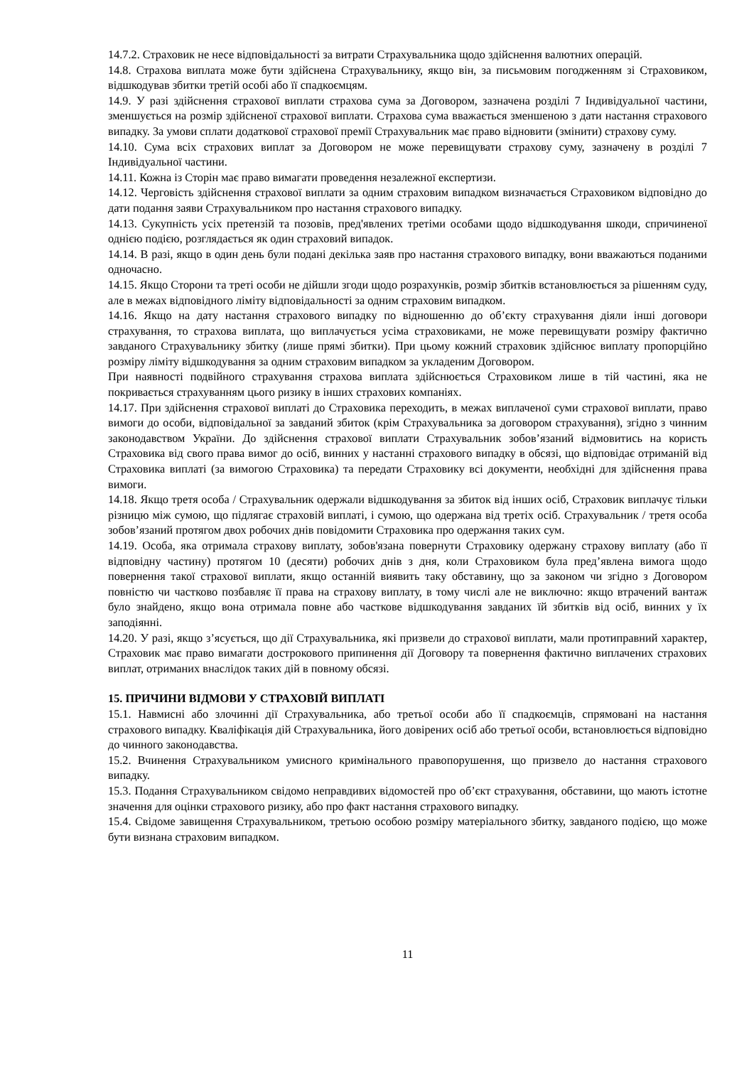14.7.2. Страховик не несе відповідальності за витрати Страхувальника щодо здійснення валютних операцій.
14.8. Страхова виплата може бути здійснена Страхувальнику, якщо він, за письмовим погодженням зі Страховиком, відшкодував збитки третій особі або її спадкоємцям.
14.9. У разі здійснення страхової виплати страхова сума за Договором, зазначена розділі 7 Індивідуальної частини, зменшується на розмір здійсненої страхової виплати. Страхова сума вважається зменшеною з дати настання страхового випадку. За умови сплати додаткової страхової премії Страхувальник має право відновити (змінити) страхову суму.
14.10. Сума всіх страхових виплат за Договором не може перевищувати страхову суму, зазначену в розділі 7 Індивідуальної частини.
14.11. Кожна із Сторін має право вимагати проведення незалежної експертизи.
14.12. Черговість здійснення страхової виплати за одним страховим випадком визначається Страховиком відповідно до дати подання заяви Страхувальником про настання страхового випадку.
14.13. Сукупність усіх претензій та позовів, пред'явлених третіми особами щодо відшкодування шкоди, спричиненої однією подією, розглядається як один страховий випадок.
14.14. В разі, якщо в один день були подані декілька заяв про настання страхового випадку, вони вважаються поданими одночасно.
14.15. Якщо Сторони та треті особи не дійшли згоди щодо розрахунків, розмір збитків встановлюється за рішенням суду, але в межах відповідного ліміту відповідальності за одним страховим випадком.
14.16. Якщо на дату настання страхового випадку по відношенню до об’єкту страхування діяли інші договори страхування, то страхова виплата, що виплачується усіма страховиками, не може перевищувати розміру фактично завданого Страхувальнику збитку (лише прямі збитки). При цьому кожний страховик здійснює виплату пропорційно розміру ліміту відшкодування за одним страховим випадком за укладеним Договором.
При наявності подвійного страхування страхова виплата здійснюється Страховиком лише в тій частині, яка не покривається страхуванням цього ризику в інших страхових компаніях.
14.17. При здійснення страхової виплаті до Страховика переходить, в межах виплаченої суми страхової виплати, право вимоги до особи, відповідальної за завданий збиток (крім Страхувальника за договором страхування), згідно з чинним законодавством України. До здійснення страхової виплати Страхувальник зобов’язаний відмовитись на користь Страховика від свого права вимог до осіб, винних у настанні страхового випадку в обсязі, що відповідає отриманій від Страховика виплаті (за вимогою Страховика) та передати Страховику всі документи, необхідні для здійснення права вимоги.
14.18. Якщо третя особа / Страхувальник одержали відшкодування за збиток від інших осіб, Страховик виплачує тільки різницю між сумою, що підлягає страховій виплаті, і сумою, що одержана від третіх осіб. Страхувальник / третя особа зобов’язаний протягом двох робочих днів повідомити Страховика про одержання таких сум.
14.19. Особа, яка отримала страхову виплату, зобов'язана повернути Страховику одержану страхову виплату (або її відповідну частину) протягом 10 (десяти) робочих днів з дня, коли Страховиком була пред’явлена вимога щодо повернення такої страхової виплати, якщо останній виявить таку обставину, що за законом чи згідно з Договором повністю чи частково позбавляє її права на страхову виплату, в тому числі але не виключно: якщо втрачений вантаж було знайдено, якщо вона отримала повне або часткове відшкодування завданих їй збитків від осіб, винних у їх заподіянні.
14.20. У разі, якщо з’ясується, що дії Страхувальника, які призвели до страхової виплати, мали протиправний характер, Страховик має право вимагати дострокового припинення дії Договору та повернення фактично виплачених страхових виплат, отриманих внаслідок таких дій в повному обсязі.
15. ПРИЧИНИ ВІДМОВИ У СТРАХОВІЙ ВИПЛАТІ
15.1. Навмисні або злочинні дії Страхувальника, або третьої особи або її спадкоємців, спрямовані на настання страхового випадку. Кваліфікація дій Страхувальника, його довірених осіб або третьої особи, встановлюється відповідно до чинного законодавства.
15.2. Вчинення Страхувальником умисного кримінального правопорушення, що призвело до настання страхового випадку.
15.3. Подання Страхувальником свідомо неправдивих відомостей про об’єкт страхування, обставини, що мають істотне значення для оцінки страхового ризику, або про факт настання страхового випадку.
15.4. Свідоме завищення Страхувальником, третьою особою розміру матеріального збитку, завданого подією, що може бути визнана страховим випадком.
11